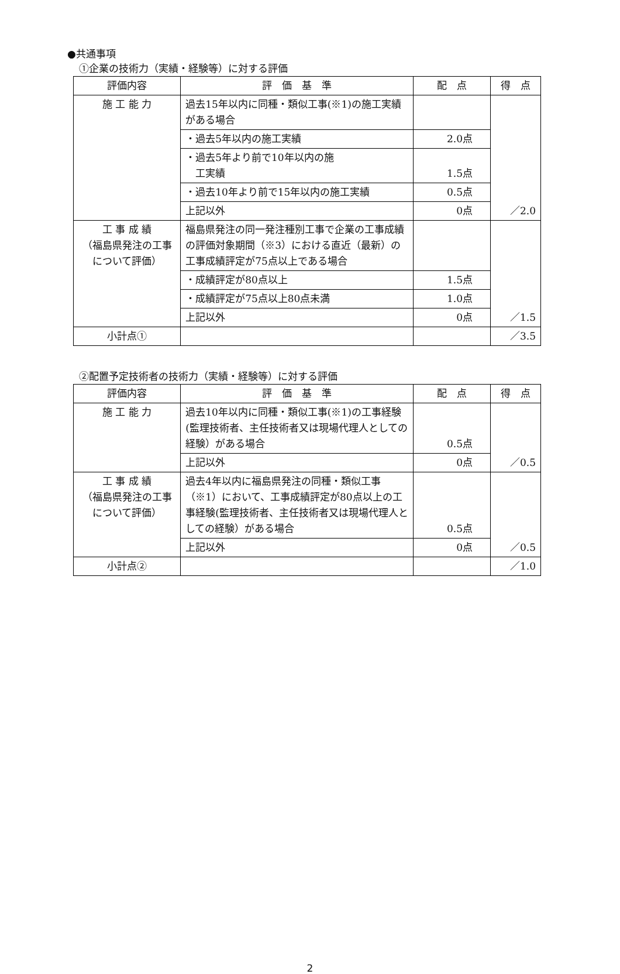●共通事項
①企業の技術力（実績・経験等）に対する評価
| 評価内容 | 評 価 基 準 | 配 点 | 得 点 |
| --- | --- | --- | --- |
| 施 工 能 力 | 過去15年以内に同種・類似工事(※1)の施工実績がある場合 | | ／2.0 |
| | ・過去5年以内の施工実績 | 2.0点 | |
| | ・過去5年より前で10年以内の施 工実績 | 1.5点 | |
| | ・過去10年より前で15年以内の施工実績 | 0.5点 | |
| | 上記以外 | 0点 | |
| 工 事 成 績 （福島県発注の工事について評価） | 福島県発注の同一発注種別工事で企業の工事成績の評価対象期間（※3）における直近（最新）の工事成績評定が75点以上である場合 | | ／1.5 |
| | ・成績評定が80点以上 | 1.5点 | |
| | ・成績評定が75点以上80点未満 | 1.0点 | |
| | 上記以外 | 0点 | |
| 小計点① | | | ／3.5 |
②配置予定技術者の技術力（実績・経験等）に対する評価
| 評価内容 | 評 価 基 準 | 配 点 | 得 点 |
| --- | --- | --- | --- |
| 施 工 能 力 | 過去10年以内に同種・類似工事(※1)の工事経験(監理技術者、主任技術者又は現場代理人としての経験）がある場合 | 0.5点 | ／0.5 |
| | 上記以外 | 0点 | |
| 工 事 成 績 （福島県発注の工事について評価） | 過去4年以内に福島県発注の同種・類似工事（※1）において、工事成績評定が80点以上の工事経験(監理技術者、主任技術者又は現場代理人としての経験）がある場合 | 0.5点 | ／0.5 |
| | 上記以外 | 0点 | |
| 小計点② | | | ／1.0 |
2